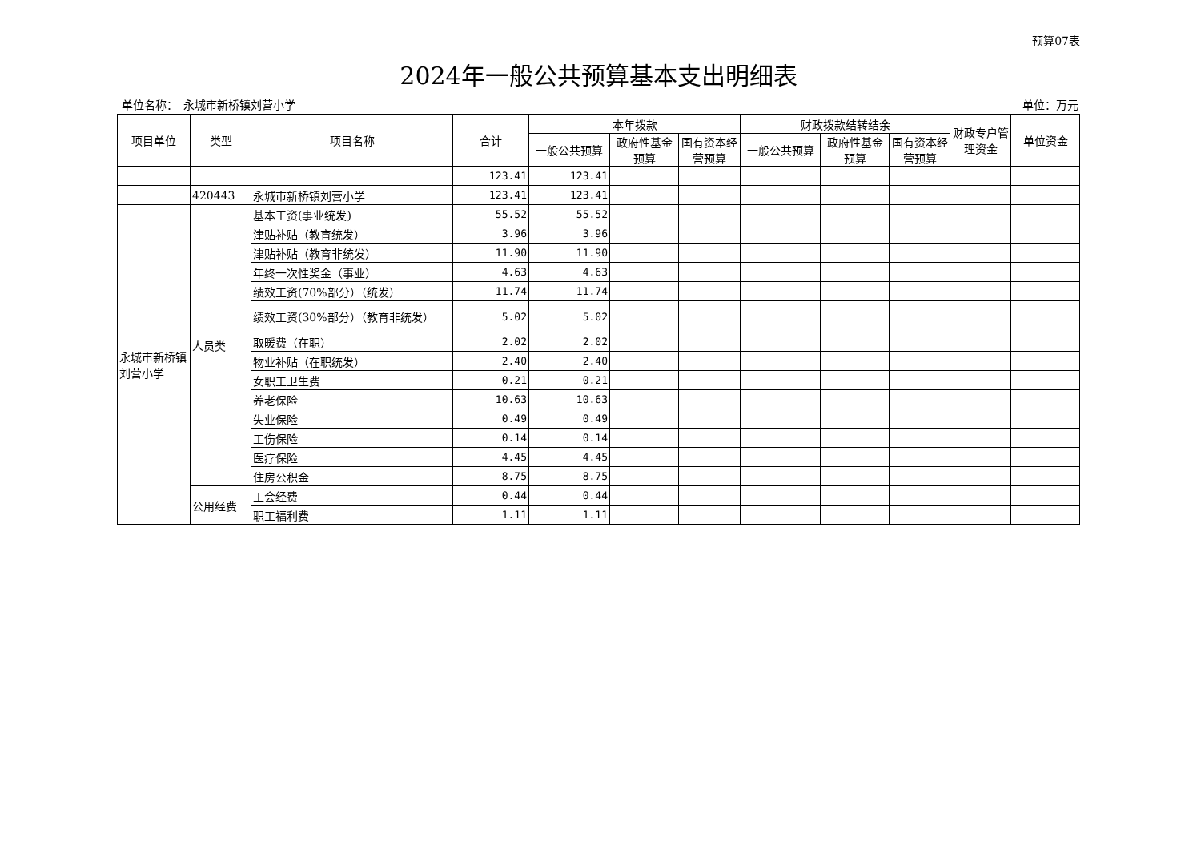预算07表
2024年一般公共预算基本支出明细表
单位名称：　永城市新桥镇刘营小学 单位：万元
| 项目单位 | 类型 | 项目名称 | 合计 | 本年拨款 | | | 财政拨款结转结余 | | | 财政专户管理资金 | 单位资金 |
| --- | --- | --- | --- | --- | --- | --- | --- | --- | --- | --- | --- |
| | | | | 一般公共预算 | 政府性基金预算 | 国有资本经营预算 | 一般公共预算 | 政府性基金预算 | 国有资本经营预算 | | |
| | | | 123.41 | 123.41 | | | | | | | |
| | 420443 | 永城市新桥镇刘营小学 | 123.41 | 123.41 | | | | | | | |
| 永城市新桥镇刘营小学 | 人员类 | 基本工资(事业统发) | 55.52 | 55.52 | | | | | | | |
| | | 津贴补贴（教育统发） | 3.96 | 3.96 | | | | | | | |
| | | 津贴补贴（教育非统发） | 11.90 | 11.90 | | | | | | | |
| | | 年终一次性奖金（事业） | 4.63 | 4.63 | | | | | | | |
| | | 绩效工资(70%部分）（统发） | 11.74 | 11.74 | | | | | | | |
| | | 绩效工资(30%部分）（教育非统发） | 5.02 | 5.02 | | | | | | | |
| | | 取暖费（在职） | 2.02 | 2.02 | | | | | | | |
| | | 物业补贴（在职统发） | 2.40 | 2.40 | | | | | | | |
| | | 女职工卫生费 | 0.21 | 0.21 | | | | | | | |
| | | 养老保险 | 10.63 | 10.63 | | | | | | | |
| | | 失业保险 | 0.49 | 0.49 | | | | | | | |
| | | 工伤保险 | 0.14 | 0.14 | | | | | | | |
| | | 医疗保险 | 4.45 | 4.45 | | | | | | | |
| | | 住房公积金 | 8.75 | 8.75 | | | | | | | |
| | 公用经费 | 工会经费 | 0.44 | 0.44 | | | | | | | |
| | | 职工福利费 | 1.11 | 1.11 | | | | | | | |